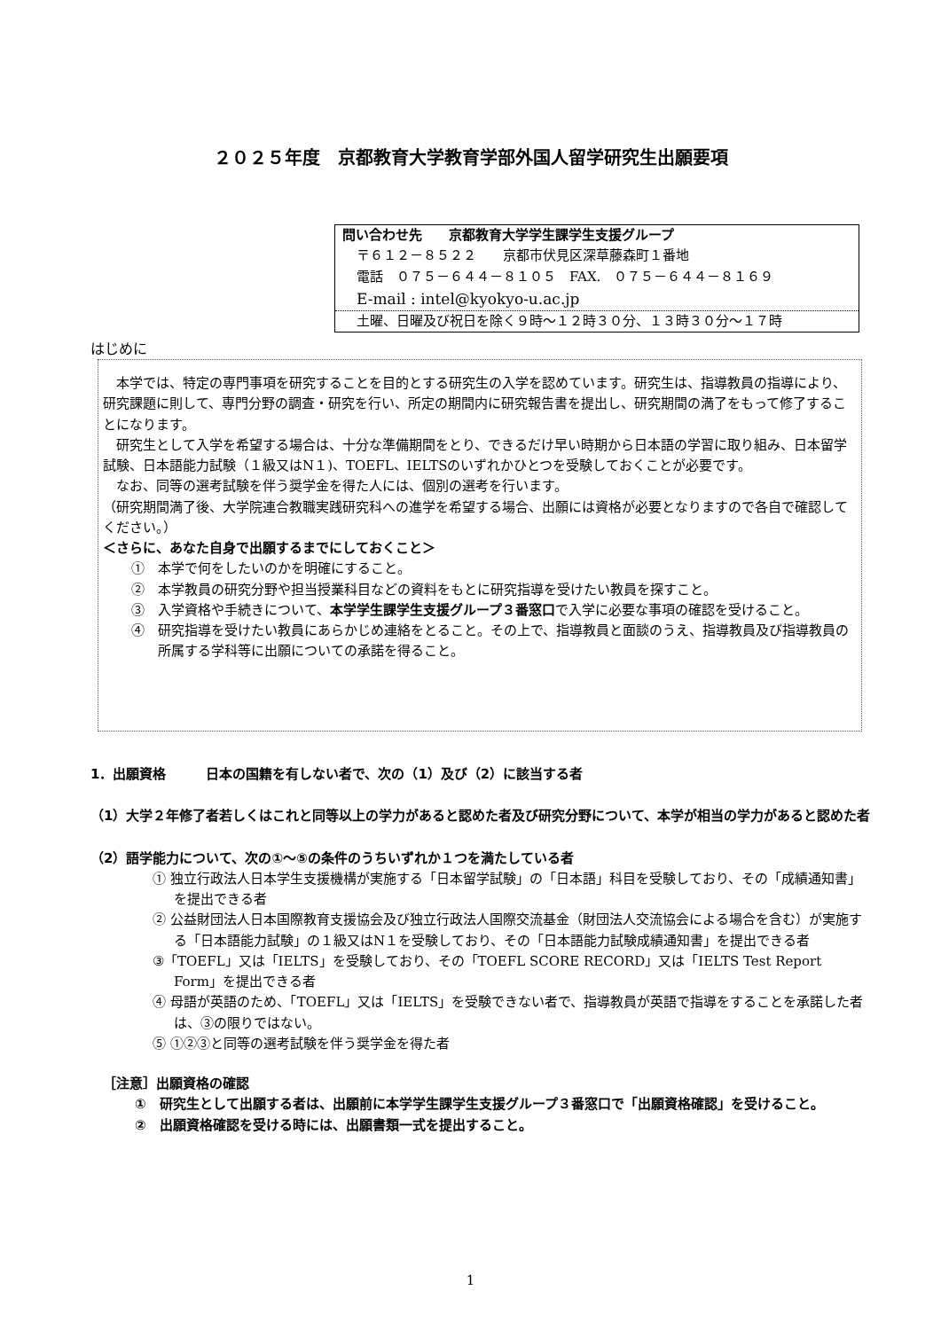２０２５年度　京都教育大学教育学部外国人留学研究生出願要項
問い合わせ先　　京都教育大学学生課学生支援グループ
〒６１２－８５２２　　京都市伏見区深草藤森町１番地
電話　０７５－６４４－８１０５　FAX.　０７５－６４４－８１６９
E-mail : intel@kyokyo-u.ac.jp
土曜、日曜及び祝日を除く９時～１２時３０分、１３時３０分～１７時
はじめに
　本学では、特定の専門事項を研究することを目的とする研究生の入学を認めています。研究生は、指導教員の指導により、研究課題に則して、専門分野の調査・研究を行い、所定の期間内に研究報告書を提出し、研究期間の満了をもって修了することになります。
　研究生として入学を希望する場合は、十分な準備期間をとり、できるだけ早い時期から日本語の学習に取り組み、日本留学試験、日本語能力試験（１級又はN１)、TOEFL、IELTSのいずれかひとつを受験しておくことが必要です。
　なお、同等の選考試験を伴う奨学金を得た人には、個別の選考を行います。
（研究期間満了後、大学院連合教職実践研究科への進学を希望する場合、出願には資格が必要となりますので各自で確認してください。）
＜さらに、あなた自身で出願するまでにしておくこと＞
①　本学で何をしたいのかを明確にすること。
②　本学教員の研究分野や担当授業科目などの資料をもとに研究指導を受けたい教員を探すこと。
③　入学資格や手続きについて、本学学生課学生支援グループ３番窓口で入学に必要な事項の確認を受けること。
④　研究指導を受けたい教員にあらかじめ連絡をとること。その上で、指導教員と面談のうえ、指導教員及び指導教員の所属する学科等に出願についての承諾を得ること。
1．出願資格　　　日本の国籍を有しない者で、次の（1）及び（2）に該当する者
（1）大学２年修了者若しくはこれと同等以上の学力があると認めた者及び研究分野について、本学が相当の学力があると認めた者
（2）語学能力について、次の①～⑤の条件のうちいずれか１つを満たしている者
① 独立行政法人日本学生支援機構が実施する「日本留学試験」の「日本語」科目を受験しており、その「成績通知書」を提出できる者
② 公益財団法人日本国際教育支援協会及び独立行政法人国際交流基金（財団法人交流協会による場合を含む）が実施する「日本語能力試験」の１級又はN１を受験しており、その「日本語能力試験成績通知書」を提出できる者
③「TOEFL」又は「IELTS」を受験しており、その「TOEFL SCORE RECORD」又は「IELTS Test Report Form」を提出できる者
④ 母語が英語のため、「TOEFL」又は「IELTS」を受験できない者で、指導教員が英語で指導をすることを承諾した者は、③の限りではない。
⑤ ①②③と同等の選考試験を伴う奨学金を得た者
［注意］出願資格の確認
①　研究生として出願する者は、出願前に本学学生課学生支援グループ３番窓口で「出願資格確認」を受けること。
②　出願資格確認を受ける時には、出願書類一式を提出すること。
1